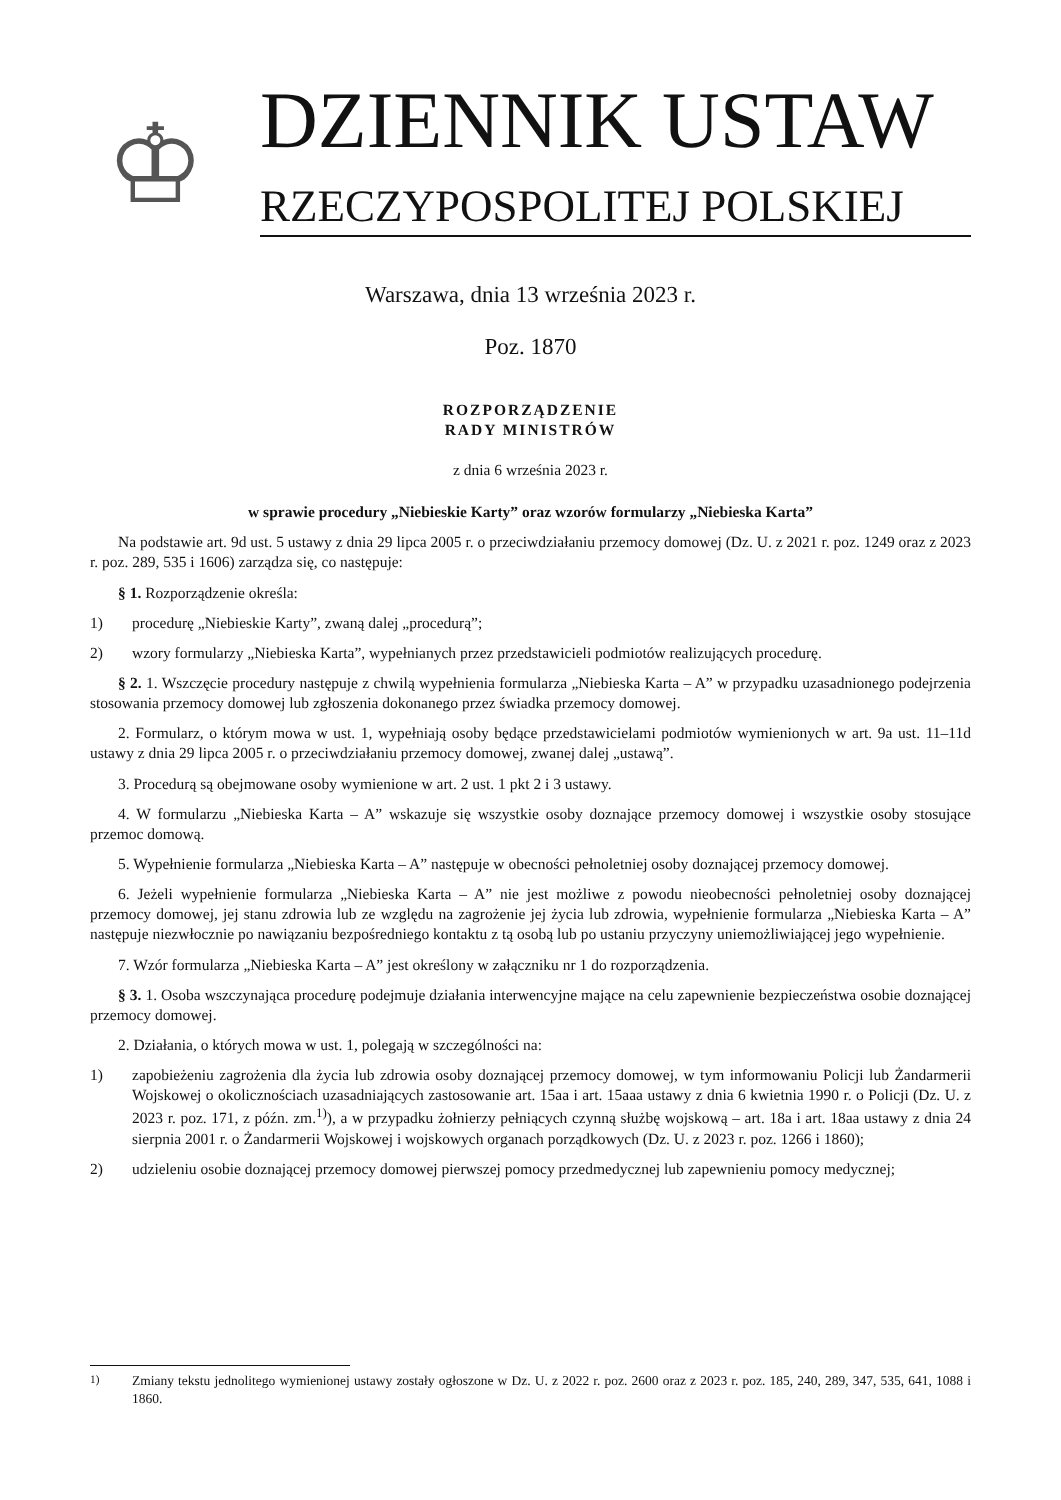♔
DZIENNIK USTAW
RZECZYPOSPOLITEJ POLSKIEJ
Warszawa, dnia 13 września 2023 r.
Poz. 1870
ROZPORZĄDZENIE
RADY MINISTRÓW
z dnia 6 września 2023 r.
w sprawie procedury „Niebieskie Karty” oraz wzorów formularzy „Niebieska Karta”
Na podstawie art. 9d ust. 5 ustawy z dnia 29 lipca 2005 r. o przeciwdziałaniu przemocy domowej (Dz. U. z 2021 r. poz. 1249 oraz z 2023 r. poz. 289, 535 i 1606) zarządza się, co następuje:
§ 1. Rozporządzenie określa:
1) procedurę „Niebieskie Karty”, zwaną dalej „procedurą”;
2) wzory formularzy „Niebieska Karta”, wypełnianych przez przedstawicieli podmiotów realizujących procedurę.
§ 2. 1. Wszczęcie procedury następuje z chwilą wypełnienia formularza „Niebieska Karta – A” w przypadku uzasadnionego podejrzenia stosowania przemocy domowej lub zgłoszenia dokonanego przez świadka przemocy domowej.
2. Formularz, o którym mowa w ust. 1, wypełniają osoby będące przedstawicielami podmiotów wymienionych w art. 9a ust. 11–11d ustawy z dnia 29 lipca 2005 r. o przeciwdziałaniu przemocy domowej, zwanej dalej „ustawą”.
3. Procedurą są obejmowane osoby wymienione w art. 2 ust. 1 pkt 2 i 3 ustawy.
4. W formularzu „Niebieska Karta – A” wskazuje się wszystkie osoby doznające przemocy domowej i wszystkie osoby stosujące przemoc domową.
5. Wypełnienie formularza „Niebieska Karta – A” następuje w obecności pełnoletniej osoby doznającej przemocy domowej.
6. Jeżeli wypełnienie formularza „Niebieska Karta – A” nie jest możliwe z powodu nieobecności pełnoletniej osoby doznającej przemocy domowej, jej stanu zdrowia lub ze względu na zagrożenie jej życia lub zdrowia, wypełnienie formularza „Niebieska Karta – A” następuje niezwłocznie po nawiązaniu bezpośredniego kontaktu z tą osobą lub po ustaniu przyczyny uniemożliwiającej jego wypełnienie.
7. Wzór formularza „Niebieska Karta – A” jest określony w załączniku nr 1 do rozporządzenia.
§ 3. 1. Osoba wszczynająca procedurę podejmuje działania interwencyjne mające na celu zapewnienie bezpieczeństwa osobie doznającej przemocy domowej.
2. Działania, o których mowa w ust. 1, polegają w szczególności na:
1) zapobieżeniu zagrożenia dla życia lub zdrowia osoby doznającej przemocy domowej, w tym informowaniu Policji lub Żandarmerii Wojskowej o okolicznościach uzasadniających zastosowanie art. 15aa i art. 15aaa ustawy z dnia 6 kwietnia 1990 r. o Policji (Dz. U. z 2023 r. poz. 171, z późn. zm.<sup>1)</sup>), a w przypadku żołnierzy pełniących czynną służbę wojskową – art. 18a i art. 18aa ustawy z dnia 24 sierpnia 2001 r. o Żandarmerii Wojskowej i wojskowych organach porządkowych (Dz. U. z 2023 r. poz. 1266 i 1860);
2) udzieleniu osobie doznającej przemocy domowej pierwszej pomocy przedmedycznej lub zapewnieniu pomocy medycznej;
<sup>1)</sup> Zmiany tekstu jednolitego wymienionej ustawy zostały ogłoszone w Dz. U. z 2022 r. poz. 2600 oraz z 2023 r. poz. 185, 240, 289, 347, 535, 641, 1088 i 1860.